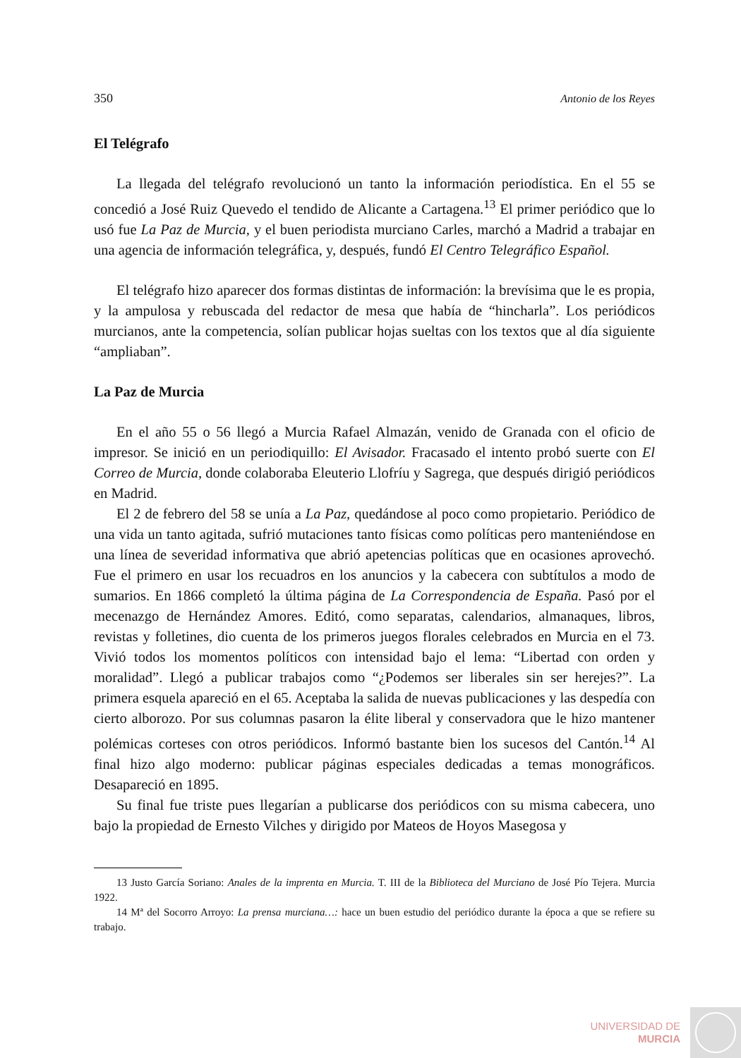350 Antonio de los Reyes
El Telégrafo
La llegada del telégrafo revolucionó un tanto la información periodística. En el 55 se concedió a José Ruiz Quevedo el tendido de Alicante a Cartagena.<sup>13</sup> El primer periódico que lo usó fue La Paz de Murcia, y el buen periodista murciano Carles, marchó a Madrid a trabajar en una agencia de información telegráfica, y, después, fundó El Centro Telegráfico Español.
El telégrafo hizo aparecer dos formas distintas de información: la brevísima que le es propia, y la ampulosa y rebuscada del redactor de mesa que había de “hincharla”. Los periódicos murcianos, ante la competencia, solían publicar hojas sueltas con los textos que al día siguiente “ampliaban”.
La Paz de Murcia
En el año 55 o 56 llegó a Murcia Rafael Almazán, venido de Granada con el oficio de impresor. Se inició en un periodiquillo: El Avisador. Fracasado el intento probó suerte con El Correo de Murcia, donde colaboraba Eleuterio Llofríu y Sagrega, que después dirigió periódicos en Madrid.
El 2 de febrero del 58 se unía a La Paz, quedándose al poco como propietario. Periódico de una vida un tanto agitada, sufrió mutaciones tanto físicas como políticas pero manteniéndose en una línea de severidad informativa que abrió apetencias políticas que en ocasiones aprovechó. Fue el primero en usar los recuadros en los anuncios y la cabecera con subtítulos a modo de sumarios. En 1866 completó la última página de La Correspondencia de España. Pasó por el mecenazgo de Hernández Amores. Editó, como separatas, calendarios, almanaques, libros, revistas y folletines, dio cuenta de los primeros juegos florales celebrados en Murcia en el 73. Vivió todos los momentos políticos con intensidad bajo el lema: “Libertad con orden y moralidad”. Llegó a publicar trabajos como “¿Podemos ser liberales sin ser herejes?”. La primera esquela apareció en el 65. Aceptaba la salida de nuevas publicaciones y las despedía con cierto alborozo. Por sus columnas pasaron la élite liberal y conservadora que le hizo mantener polémicas corteses con otros periódicos. Informó bastante bien los sucesos del Cantón.<sup>14</sup> Al final hizo algo moderno: publicar páginas especiales dedicadas a temas monográficos. Desapareció en 1895.
Su final fue triste pues llegarían a publicarse dos periódicos con su misma cabecera, uno bajo la propiedad de Ernesto Vilches y dirigido por Mateos de Hoyos Masegosa y
13 Justo García Soriano: Anales de la imprenta en Murcia. T. III de la Biblioteca del Murciano de José Pío Tejera. Murcia 1922.
14 Mª del Socorro Arroyo: La prensa murciana…: hace un buen estudio del periódico durante la época a que se refiere su trabajo.
UNIVERSIDAD DE
MURCIA